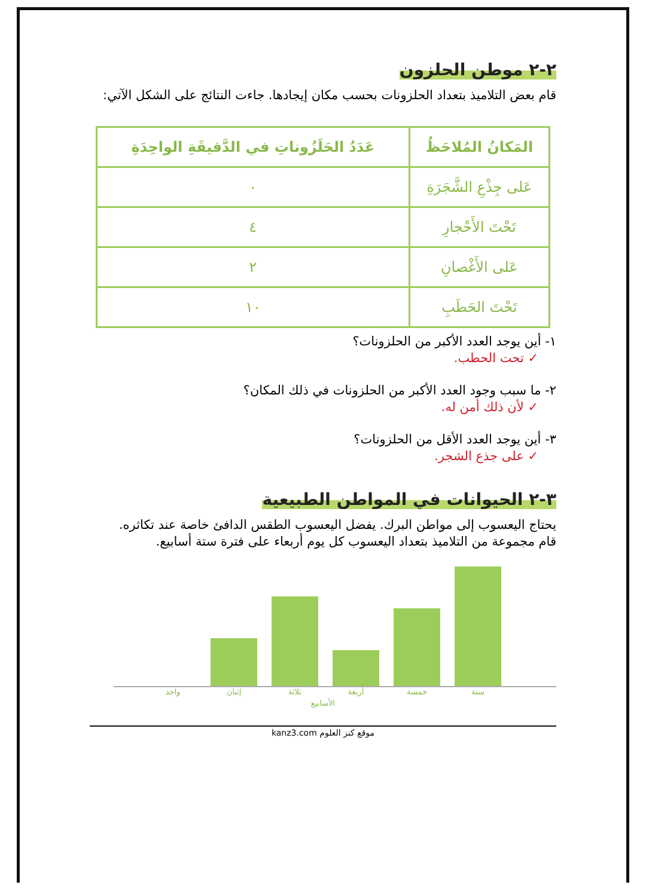٢-٢ موطن الحلزون
قام بعض التلاميذ بتعداد الحلزونات بحسب مكان إيجادها. جاءت النتائج على الشكل الآتي:
| المَكانُ المُلاحَظُ | عَدَدُ الحَلَزُوناتِ في الدَّقيقَةِ الواحِدَةِ |
| --- | --- |
| عَلى جِذْعِ الشَّجَرَةِ | ٠ |
| تَحْتَ الأَحْجارِ | ٤ |
| عَلى الأَغْصانِ | ٢ |
| تَحْتَ الحَطَبِ | ١٠ |
١- أين يوجد العدد الأكبر من الحلزونات؟
✓ تحت الحطب.
٢- ما سبب وجود العدد الأكبر من الحلزونات في ذلك المكان؟
✓ لأن ذلك أمن له.
٣- أين يوجد العدد الأقل من الحلزونات؟
✓ على جذع الشجر.
٣-٢ الحيوانات في المواطن الطبيعية
يحتاج اليعسوب إلى مواطن البرك. يفضل اليعسوب الطقس الدافئ خاصة عند تكاثره.
قام مجموعة من التلاميذ بتعداد اليعسوب كل يوم أربعاء على فترة ستة أسابيع.
واحد إثنان ثلاثة أربعة خمسة ستة
الأسابيع
موقع كنز العلوم kanz3.com